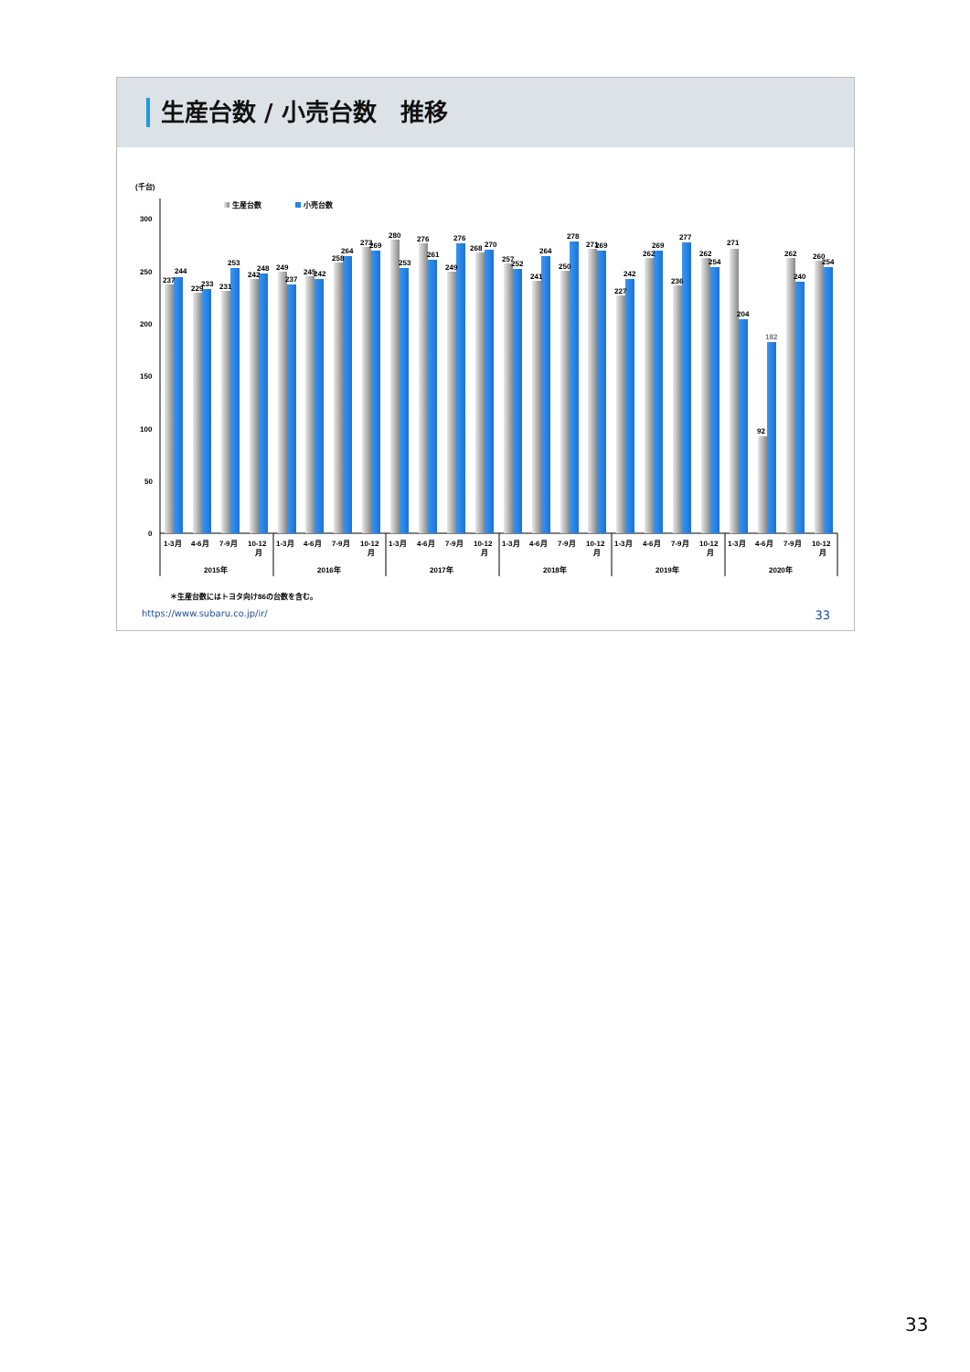生産台数 / 小売台数　推移
(千台)
生産台数
小売台数
300
250
200
150
100
50
0
237
244
229
233
231
253
242
248
249
237
245
242
258
264
273
269
280
253
276
261
249
276
268
270
257
252
241
264
250
278
271
269
227
242
262
269
236
277
262
254
271
204
92
182
262
240
260
254
1-3月
4-6月
7-9月
10-12
月
1-3月
4-6月
7-9月
10-12
月
1-3月
4-6月
7-9月
10-12
月
1-3月
4-6月
7-9月
10-12
月
1-3月
4-6月
7-9月
10-12
月
1-3月
4-6月
7-9月
10-12
月
2015年
2016年
2017年
2018年
2019年
2020年
＊生産台数にはトヨタ向け86の台数を含む。
https://www.subaru.co.jp/ir/ 33
33